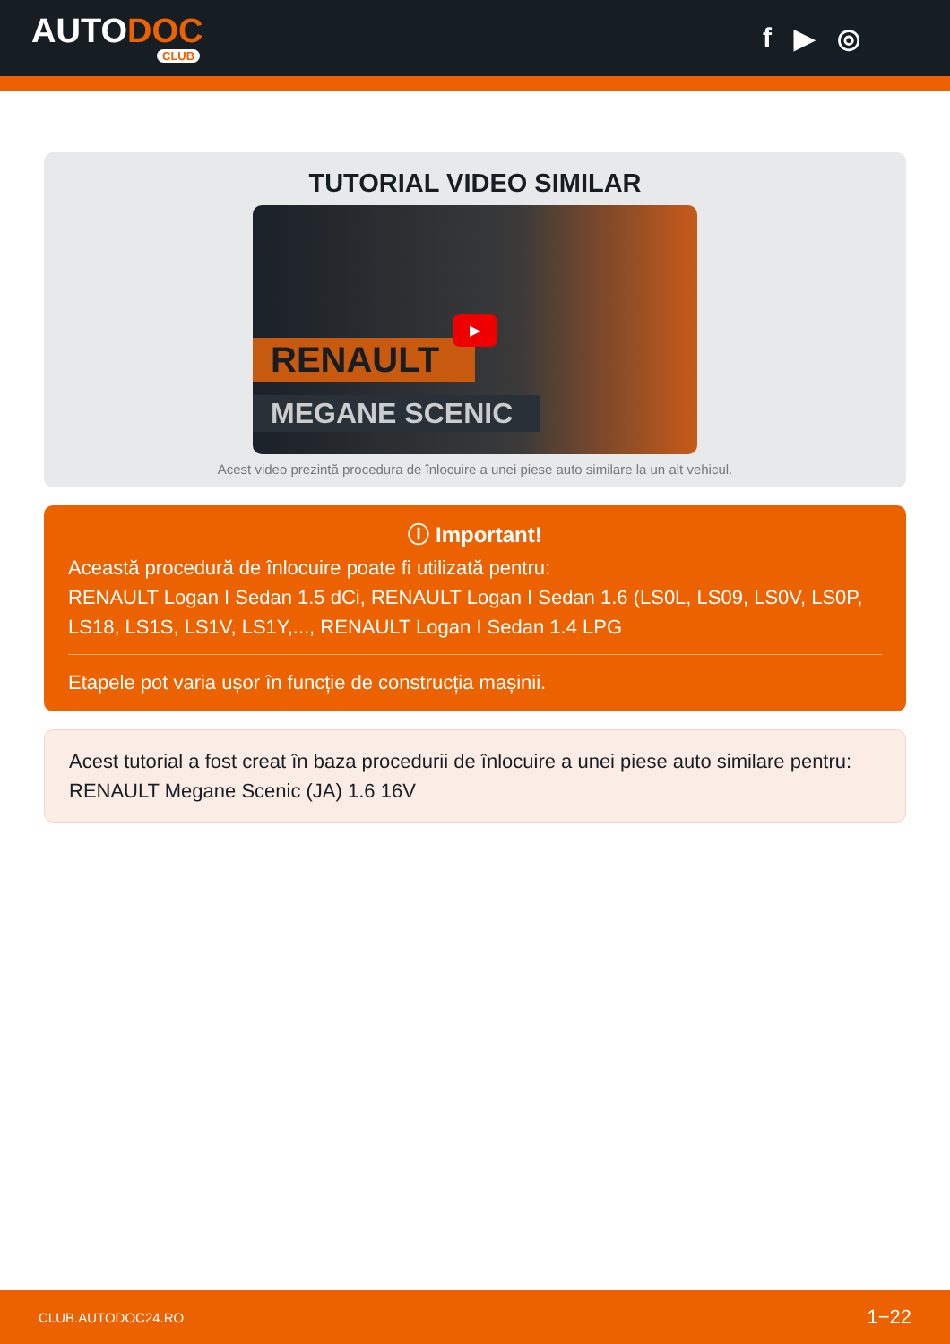AUTODOC
CLUB
f ▶ ◎
TUTORIAL VIDEO SIMILAR
RENAULT
MEGANE SCENIC
▶
Acest video prezintă procedura de înlocuire a unei piese auto similare la un alt vehicul.
ⓘ Important!
Această procedură de înlocuire poate fi utilizată pentru:
RENAULT Logan I Sedan 1.5 dCi, RENAULT Logan I Sedan 1.6 (LS0L, LS09, LS0V, LS0P, LS18, LS1S, LS1V, LS1Y,..., RENAULT Logan I Sedan 1.4 LPG
Etapele pot varia ușor în funcție de construcția mașinii.
Acest tutorial a fost creat în baza procedurii de înlocuire a unei piese auto similare pentru: RENAULT Megane Scenic (JA) 1.6 16V
CLUB.AUTODOC24.RO 1−22